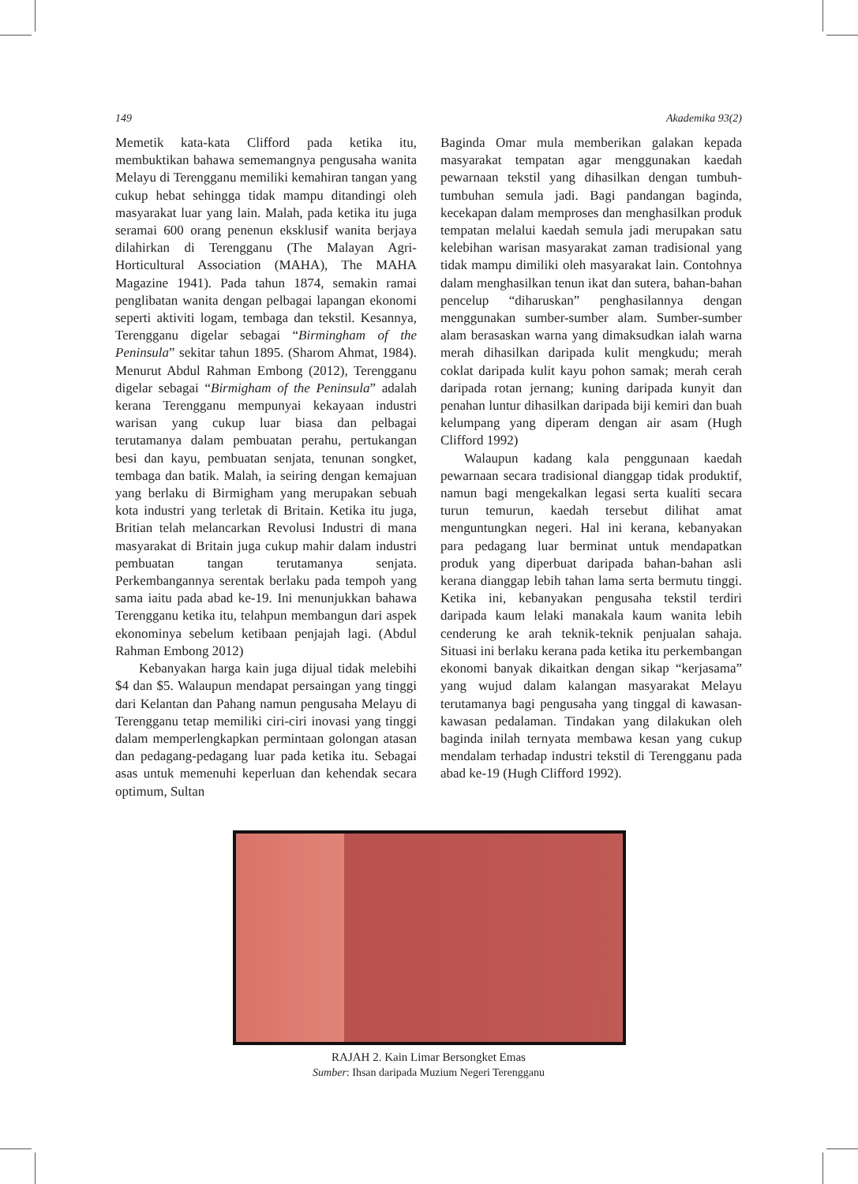149 Akademika 93(2)
Memetik kata-kata Clifford pada ketika itu, membuktikan bahawa sememangnya pengusaha wanita Melayu di Terengganu memiliki kemahiran tangan yang cukup hebat sehingga tidak mampu ditandingi oleh masyarakat luar yang lain. Malah, pada ketika itu juga seramai 600 orang penenun eksklusif wanita berjaya dilahirkan di Terengganu (The Malayan Agri-Horticultural Association (MAHA), The MAHA Magazine 1941). Pada tahun 1874, semakin ramai penglibatan wanita dengan pelbagai lapangan ekonomi seperti aktiviti logam, tembaga dan tekstil. Kesannya, Terengganu digelar sebagai “Birmingham of the Peninsula” sekitar tahun 1895. (Sharom Ahmat, 1984). Menurut Abdul Rahman Embong (2012), Terengganu digelar sebagai “Birmigham of the Peninsula” adalah kerana Terengganu mempunyai kekayaan industri warisan yang cukup luar biasa dan pelbagai terutamanya dalam pembuatan perahu, pertukangan besi dan kayu, pembuatan senjata, tenunan songket, tembaga dan batik. Malah, ia seiring dengan kemajuan yang berlaku di Birmigham yang merupakan sebuah kota industri yang terletak di Britain. Ketika itu juga, Britian telah melancarkan Revolusi Industri di mana masyarakat di Britain juga cukup mahir dalam industri pembuatan tangan terutamanya senjata. Perkembangannya serentak berlaku pada tempoh yang sama iaitu pada abad ke-19. Ini menunjukkan bahawa Terengganu ketika itu, telahpun membangun dari aspek ekonominya sebelum ketibaan penjajah lagi. (Abdul Rahman Embong 2012)
Kebanyakan harga kain juga dijual tidak melebihi $4 dan $5. Walaupun mendapat persaingan yang tinggi dari Kelantan dan Pahang namun pengusaha Melayu di Terengganu tetap memiliki ciri-ciri inovasi yang tinggi dalam memperlengkapkan permintaan golongan atasan dan pedagang-pedagang luar pada ketika itu. Sebagai asas untuk memenuhi keperluan dan kehendak secara optimum, Sultan
Baginda Omar mula memberikan galakan kepada masyarakat tempatan agar menggunakan kaedah pewarnaan tekstil yang dihasilkan dengan tumbuh-tumbuhan semula jadi. Bagi pandangan baginda, kecekapan dalam memproses dan menghasilkan produk tempatan melalui kaedah semula jadi merupakan satu kelebihan warisan masyarakat zaman tradisional yang tidak mampu dimiliki oleh masyarakat lain. Contohnya dalam menghasilkan tenun ikat dan sutera, bahan-bahan pencelup “diharuskan” penghasilannya dengan menggunakan sumber-sumber alam. Sumber-sumber alam berasaskan warna yang dimaksudkan ialah warna merah dihasilkan daripada kulit mengkudu; merah coklat daripada kulit kayu pohon samak; merah cerah daripada rotan jernang; kuning daripada kunyit dan penahan luntur dihasilkan daripada biji kemiri dan buah kelumpang yang diperam dengan air asam (Hugh Clifford 1992)
Walaupun kadang kala penggunaan kaedah pewarnaan secara tradisional dianggap tidak produktif, namun bagi mengekalkan legasi serta kualiti secara turun temurun, kaedah tersebut dilihat amat menguntungkan negeri. Hal ini kerana, kebanyakan para pedagang luar berminat untuk mendapatkan produk yang diperbuat daripada bahan-bahan asli kerana dianggap lebih tahan lama serta bermutu tinggi. Ketika ini, kebanyakan pengusaha tekstil terdiri daripada kaum lelaki manakala kaum wanita lebih cenderung ke arah teknik-teknik penjualan sahaja. Situasi ini berlaku kerana pada ketika itu perkembangan ekonomi banyak dikaitkan dengan sikap “kerjasama” yang wujud dalam kalangan masyarakat Melayu terutamanya bagi pengusaha yang tinggal di kawasan-kawasan pedalaman. Tindakan yang dilakukan oleh baginda inilah ternyata membawa kesan yang cukup mendalam terhadap industri tekstil di Terengganu pada abad ke-19 (Hugh Clifford 1992).
RAJAH 2. Kain Limar Bersongket Emas
Sumber: Ihsan daripada Muzium Negeri Terengganu